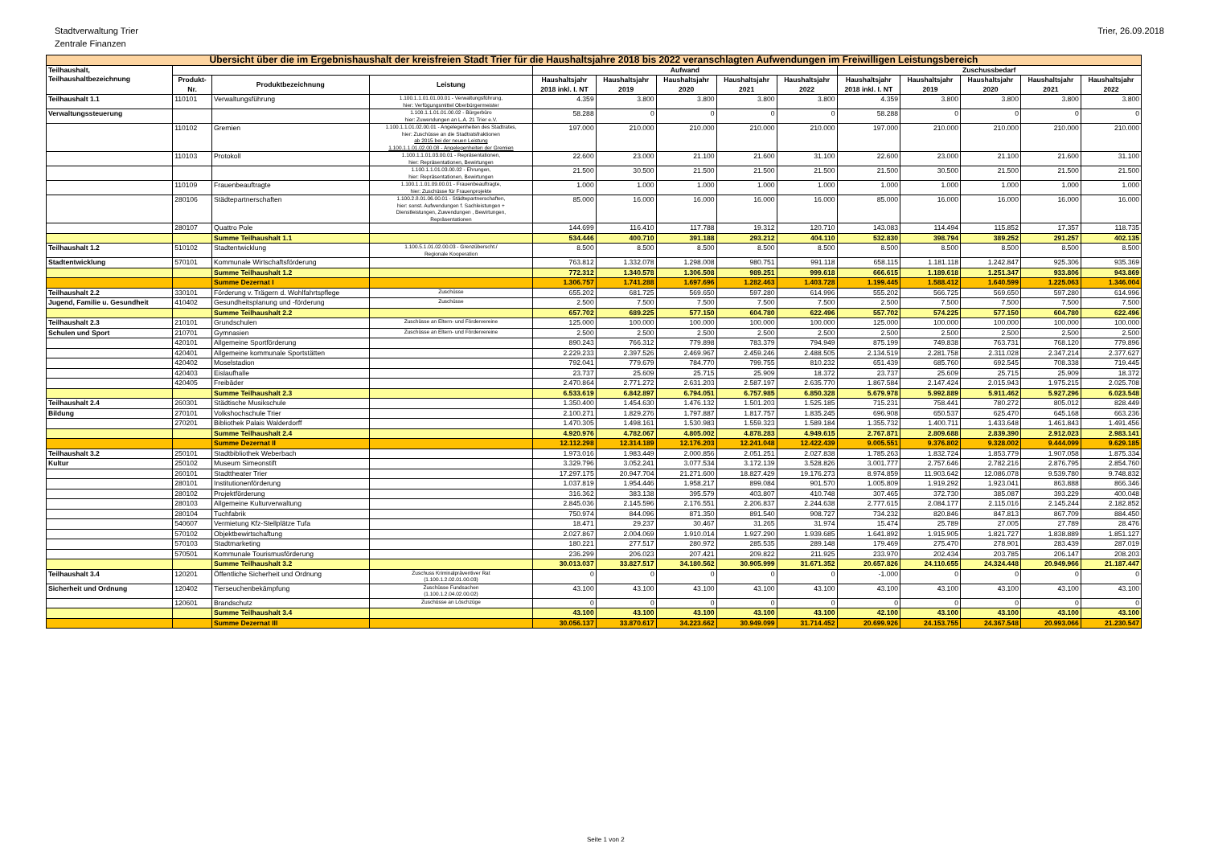Stadtverwaltung Trier
Zentrale Finanzen
Trier, 26.09.2018
| Übersicht über die im Ergebnishaushalt der kreisfreien Stadt Trier für die Haushaltsjahre 2018 bis 2022 veranschlagten Aufwendungen im Freiwilligen Leistungsbereich | | | | | | | | | | | | | |
| --- | --- | --- | --- | --- | --- | --- | --- | --- | --- | --- | --- | --- | --- |
| Teilhaushalt, Teilhaushaltbezeichnung | | | | Aufwand | | | | | Zuschussbedarf | | | | |
| | Produkt- Nr. | Produktbezeichnung | Leistung | Haushaltsjahr 2018 inkl. I. NT | Haushaltsjahr 2019 | Haushaltsjahr 2020 | Haushaltsjahr 2021 | Haushaltsjahr 2022 | Haushaltsjahr 2018 inkl. I. NT | Haushaltsjahr 2019 | Haushaltsjahr 2020 | Haushaltsjahr 2021 | Haushaltsjahr 2022 |
| Teilhaushalt 1.1 | 110101 | Verwaltungsführung | 1.100.1.1.01.01.00.01 - Verwaltungsführung, hier: Verfügungsmittel Oberbürgermeister | 4.359 | 3.800 | 3.800 | 3.800 | 3.800 | 4.359 | 3.800 | 3.800 | 3.800 | 3.800 |
| Verwaltungssteuerung | | | 1.100.1.1.01.01.00.02 - Bürgerbüro hier: Zuwendungen an L.A. 21 Trier e.V. | 58.288 | 0 | 0 | 0 | 0 | 58.288 | 0 | 0 | 0 | 0 |
| | 110102 | Gremien | 1.100.1.1.01.02.00.01 - Angelegenheiten des Stadtrates, hier: Zuschüsse an die Stadtratsfraktionen ab 2015 bei der neuen Leistung 1.100.1.1.01.02.00.08 - Angelegenheiten der Gremien | 197.000 | 210.000 | 210.000 | 210.000 | 210.000 | 197.000 | 210.000 | 210.000 | 210.000 | 210.000 |
| | 110103 | Protokoll | 1.100.1.1.01.03.00.01 - Repräsentationen, hier: Repräsentationen, Bewirtungen | 22.600 | 23.000 | 21.100 | 21.600 | 31.100 | 22.600 | 23.000 | 21.100 | 21.600 | 31.100 |
| | | | 1.100.1.1.01.03.00.02 - Ehrungen, hier: Repräsentationen, Bewirtungen | 21.500 | 30.500 | 21.500 | 21.500 | 21.500 | 21.500 | 30.500 | 21.500 | 21.500 | 21.500 |
| | 110109 | Frauenbeauftragte | 1.100.1.1.01.09.00.01 - Frauenbeauftragte, hier: Zuschüsse für Frauenprojekte | 1.000 | 1.000 | 1.000 | 1.000 | 1.000 | 1.000 | 1.000 | 1.000 | 1.000 | 1.000 |
| | 280106 | Städtepartnerschaften | 1.100.2.8.01.06.00.01 - Städtepartnerschaften, hier: sonst. Aufwendungen f. Sachleistungen + Dienstleistungen, Zuwendungen , Bewirtungen, Repräsentationen | 85.000 | 16.000 | 16.000 | 16.000 | 16.000 | 85.000 | 16.000 | 16.000 | 16.000 | 16.000 |
| | 280107 | Quattro Pole | | 144.699 | 116.410 | 117.788 | 19.312 | 120.710 | 143.083 | 114.494 | 115.852 | 17.357 | 118.735 |
| | | Summe Teilhaushalt 1.1 | | 534.446 | 400.710 | 391.188 | 293.212 | 404.110 | 532.830 | 398.794 | 389.252 | 291.257 | 402.135 |
| Teilhaushalt 1.2 | 510102 | Stadtentwicklung | 1.100.5.1.01.02.00.03 - Grenzüberscht./ Regionale Kooperation | 8.500 | 8.500 | 8.500 | 8.500 | 8.500 | 8.500 | 8.500 | 8.500 | 8.500 | 8.500 |
| Stadtentwicklung | 570101 | Kommunale Wirtschaftsförderung | | 763.812 | 1.332.078 | 1.298.008 | 980.751 | 991.118 | 658.115 | 1.181.118 | 1.242.847 | 925.306 | 935.369 |
| | | Summe Teilhaushalt 1.2 | | 772.312 | 1.340.578 | 1.306.508 | 989.251 | 999.618 | 666.615 | 1.189.618 | 1.251.347 | 933.806 | 943.869 |
| | | Summe Dezernat I | | 1.306.757 | 1.741.288 | 1.697.696 | 1.282.463 | 1.403.728 | 1.199.445 | 1.588.412 | 1.640.599 | 1.225.063 | 1.346.004 |
| Teilhaushalt 2.2 | 330101 | Förderung v. Trägern d. Wohlfahrtspflege | Zuschüsse | 655.202 | 681.725 | 569.650 | 597.280 | 614.996 | 555.202 | 566.725 | 569.650 | 597.280 | 614.996 |
| Jugend, Familie u. Gesundheit | 410402 | Gesundheitsplanung und -förderung | Zuschüsse | 2.500 | 7.500 | 7.500 | 7.500 | 7.500 | 2.500 | 7.500 | 7.500 | 7.500 | 7.500 |
| | | Summe Teilhaushalt 2.2 | | 657.702 | 689.225 | 577.150 | 604.780 | 622.496 | 557.702 | 574.225 | 577.150 | 604.780 | 622.496 |
| Teilhaushalt 2.3 | 210101 | Grundschulen | Zuschüsse an Eltern- und Fördervereine | 125.000 | 100.000 | 100.000 | 100.000 | 100.000 | 125.000 | 100.000 | 100.000 | 100.000 | 100.000 |
| Schulen und Sport | 210701 | Gymnasien | Zuschüsse an Eltern- und Fördervereine | 2.500 | 2.500 | 2.500 | 2.500 | 2.500 | 2.500 | 2.500 | 2.500 | 2.500 | 2.500 |
| | 420101 | Allgemeine Sportförderung | | 890.243 | 766.312 | 779.898 | 783.379 | 794.949 | 875.199 | 749.838 | 763.731 | 768.120 | 779.896 |
| | 420401 | Allgemeine kommunale Sportstätten | | 2.229.233 | 2.397.526 | 2.469.967 | 2.459.246 | 2.488.505 | 2.134.519 | 2.281.758 | 2.311.028 | 2.347.214 | 2.377.627 |
| | 420402 | Moselstadion | | 792.041 | 779.679 | 784.770 | 799.755 | 810.232 | 651.439 | 685.760 | 692.545 | 708.338 | 719.445 |
| | 420403 | Eislaufhalle | | 23.737 | 25.609 | 25.715 | 25.909 | 18.372 | 23.737 | 25.609 | 25.715 | 25.909 | 18.372 |
| | 420405 | Freibäder | | 2.470.864 | 2.771.272 | 2.631.203 | 2.587.197 | 2.635.770 | 1.867.584 | 2.147.424 | 2.015.943 | 1.975.215 | 2.025.708 |
| | | Summe Teilhaushalt 2.3 | | 6.533.619 | 6.842.897 | 6.794.051 | 6.757.985 | 6.850.328 | 5.679.978 | 5.992.889 | 5.911.462 | 5.927.296 | 6.023.548 |
| Teilhaushalt 2.4 | 260301 | Städtische Musikschule | | 1.350.400 | 1.454.630 | 1.476.132 | 1.501.203 | 1.525.185 | 715.231 | 758.441 | 780.272 | 805.012 | 828.449 |
| Bildung | 270101 | Volkshochschule Trier | | 2.100.271 | 1.829.276 | 1.797.887 | 1.817.757 | 1.835.245 | 696.908 | 650.537 | 625.470 | 645.168 | 663.236 |
| | 270201 | Bibliothek Palais Walderdorff | | 1.470.305 | 1.498.161 | 1.530.983 | 1.559.323 | 1.589.184 | 1.355.732 | 1.400.711 | 1.433.648 | 1.461.843 | 1.491.456 |
| | | Summe Teilhaushalt 2.4 | | 4.920.976 | 4.782.067 | 4.805.002 | 4.878.283 | 4.949.615 | 2.767.871 | 2.809.688 | 2.839.390 | 2.912.023 | 2.983.141 |
| | | Summe Dezernat II | | 12.112.298 | 12.314.189 | 12.176.203 | 12.241.048 | 12.422.439 | 9.005.551 | 9.376.802 | 9.328.002 | 9.444.099 | 9.629.185 |
| Teilhaushalt 3.2 | 250101 | Stadtbibliothek Weberbach | | 1.973.016 | 1.983.449 | 2.000.856 | 2.051.251 | 2.027.838 | 1.785.263 | 1.832.724 | 1.853.779 | 1.907.058 | 1.875.334 |
| Kultur | 250102 | Museum Simeonstift | | 3.329.796 | 3.052.241 | 3.077.534 | 3.172.139 | 3.528.826 | 3.001.777 | 2.757.646 | 2.782.216 | 2.876.795 | 2.854.760 |
| | 260101 | Stadttheater Trier | | 17.297.175 | 20.947.704 | 21.271.600 | 18.827.429 | 19.176.273 | 8.974.859 | 11.903.642 | 12.086.078 | 9.539.780 | 9.748.832 |
| | 280101 | Institutionenförderung | | 1.037.819 | 1.954.446 | 1.958.217 | 899.084 | 901.570 | 1.005.809 | 1.919.292 | 1.923.041 | 863.888 | 866.346 |
| | 280102 | Projektförderung | | 316.362 | 383.138 | 395.579 | 403.807 | 410.748 | 307.465 | 372.730 | 385.087 | 393.229 | 400.048 |
| | 280103 | Allgemeine Kulturverwaltung | | 2.845.036 | 2.145.596 | 2.176.551 | 2.206.837 | 2.244.638 | 2.777.615 | 2.084.177 | 2.115.016 | 2.145.244 | 2.182.852 |
| | 280104 | Tuchfabrik | | 750.974 | 844.096 | 871.350 | 891.540 | 908.727 | 734.232 | 820.846 | 847.813 | 867.709 | 884.450 |
| | 540607 | Vermietung Kfz-Stellplätze Tufa | | 18.471 | 29.237 | 30.467 | 31.265 | 31.974 | 15.474 | 25.789 | 27.005 | 27.789 | 28.476 |
| | 570102 | Objektbewirtschaftung | | 2.027.867 | 2.004.069 | 1.910.014 | 1.927.290 | 1.939.685 | 1.641.892 | 1.915.905 | 1.821.727 | 1.838.889 | 1.851.127 |
| | 570103 | Stadtmarketing | | 180.221 | 277.517 | 280.972 | 285.535 | 289.148 | 179.469 | 275.470 | 278.901 | 283.439 | 287.019 |
| | 570501 | Kommunale Tourismusförderung | | 236.299 | 206.023 | 207.421 | 209.822 | 211.925 | 233.970 | 202.434 | 203.785 | 206.147 | 208.203 |
| | | Summe Teilhaushalt 3.2 | | 30.013.037 | 33.827.517 | 34.180.562 | 30.905.999 | 31.671.352 | 20.657.826 | 24.110.655 | 24.324.448 | 20.949.966 | 21.187.447 |
| Teilhaushalt 3.4 | 120201 | Öffentliche Sicherheit und Ordnung | Zuschuss Kriminalpräventiver Rat (1.100.1.2.02.01.00.03) | 0 | 0 | 0 | 0 | 0 | -1.000 | 0 | 0 | 0 | 0 |
| Sicherheit und Ordnung | 120402 | Tierseuchenbekämpfung | Zuschüsse Fundsachen (1.100.1.2.04.02.00.02) | 43.100 | 43.100 | 43.100 | 43.100 | 43.100 | 43.100 | 43.100 | 43.100 | 43.100 | 43.100 |
| | 120601 | Brandschutz | Zuschüsse an Löschzüge | 0 | 0 | 0 | 0 | 0 | 0 | 0 | 0 | 0 | 0 |
| | | Summe Teilhaushalt 3.4 | | 43.100 | 43.100 | 43.100 | 43.100 | 43.100 | 42.100 | 43.100 | 43.100 | 43.100 | 43.100 |
| | | Summe Dezernat III | | 30.056.137 | 33.870.617 | 34.223.662 | 30.949.099 | 31.714.452 | 20.699.926 | 24.153.755 | 24.367.548 | 20.993.066 | 21.230.547 |
Seite 1 von 2